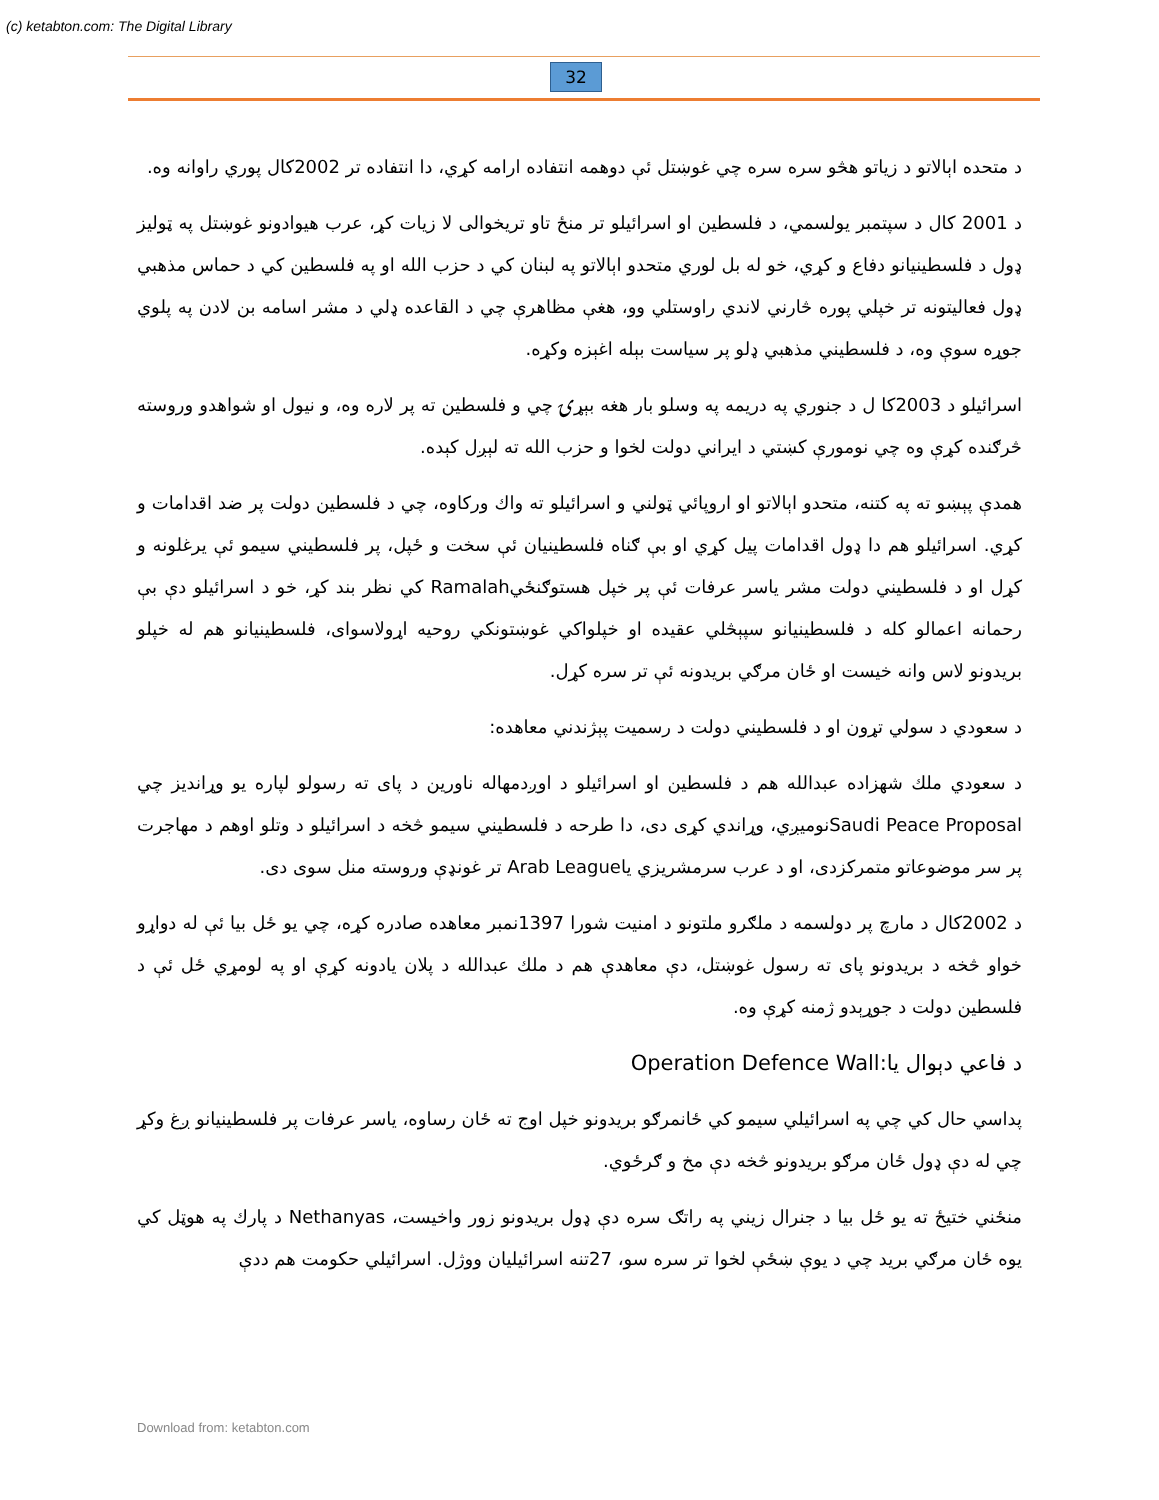(c) ketabton.com: The Digital Library
32
د متحده اېالاتو د زياتو هڅو سره سره چي غوښتل ئې دوهمه انتفاده ارامه کړي، دا انتفاده تر 2002کال پوري راوانه وه.
د 2001 کال د سپتمبر يولسمي، د فلسطين او اسرائيلو تر منځ تاو تريخوالی لا زيات کړ، عرب هيوادونو غوښتل په ټوليز ډول د فلسطينيانو دفاع و کړي، خو له بل لوري متحدو اېالاتو په لبنان کي د حزب الله او په فلسطين کي د حماس مذهبي ډول فعاليتونه تر خپلي پوره څارني لاندي راوستلي وو، هغې مظاهرې چي د القاعده ډلي د مشر اسامه بن لادن په پلوي جوړه سوې وه، د فلسطيني مذهبي ډلو پر سياست بېله اغېزه وکړه.
اسرائيلو د 2003کا ل د جنوري په دريمه په وسلو بار هغه بېړۍ چي و فلسطين ته پر لاره وه، و نيول او شواهدو وروسته څرګنده کړې وه چي نومورې کښتي د ايراني دولت لخوا و حزب الله ته لېږل کېده.
همدې پېښو ته په کتنه، متحدو اېالاتو او اروپائي ټولني و اسرائيلو ته واك ورکاوه، چي د فلسطين دولت پر ضد اقدامات و کړي. اسرائيلو هم دا ډول اقدامات پيل کړي او بې ګناه فلسطينيان ئې سخت و ځپل، پر فلسطيني سيمو ئې يرغلونه و کړل او د فلسطيني دولت مشر ياسر عرفات ئې پر خپل هستوګنځيRamalah کي نظر بند کړ، خو د اسرائيلو دې بې رحمانه اعمالو کله د فلسطينيانو سپېڅلي عقيده او خپلواکي غوښتونکي روحيه اړولاسوای، فلسطينيانو هم له خپلو بريدونو لاس وانه خيست او ځان مرګي بريدونه ئې تر سره کړل.
د سعودي د سولي تړون او د فلسطيني دولت د رسميت پېژندني معاهده:
د سعودي ملك شهزاده عبدالله هم د فلسطين او اسرائيلو د اوږدمهاله ناورين د پای ته رسولو لپاره يو وړانديز چي Saudi Peace Proposalنوميږي، وړاندي کړی دی، دا طرحه د فلسطيني سيمو څخه د اسرائيلو د وتلو اوهم د مهاجرت پر سر موضوعاتو متمرکزدی، او د عرب سرمشريزي ياArab League تر غونډې وروسته منل سوی دی.
د 2002کال د مارچ پر دولسمه د ملګرو ملتونو د امنيت شورا 1397نمبر معاهده صادره کړه، چي يو ځل بيا ئې له دواړو خواو څخه د بريدونو پای ته رسول غوښتل، دې معاهدې هم د ملك عبدالله د پلان يادونه کړې او په لومړي ځل ئې د فلسطين دولت د جوړېدو ژمنه کړې وه.
د فاعي دېوال يا:Operation Defence Wall
پداسي حال کي چي په اسرائيلي سيمو کي ځانمرګو بريدونو خپل اوج ته ځان رساوه، ياسر عرفات پر فلسطينيانو ږغ وکړ چي له دې ډول ځان مرګو بريدونو څخه دې مخ و ګرځوي.
منځني ختيځ ته يو ځل بيا د جنرال زيني په راتګ سره دې ډول بريدونو زور واخيست، Nethanyas د پارك په هوټل کي يوه ځان مرګي بريد چي د يوې ښځې لخوا تر سره سو، 27تنه اسرائيليان ووژل. اسرائيلي حکومت هم ددې
Download from: ketabton.com